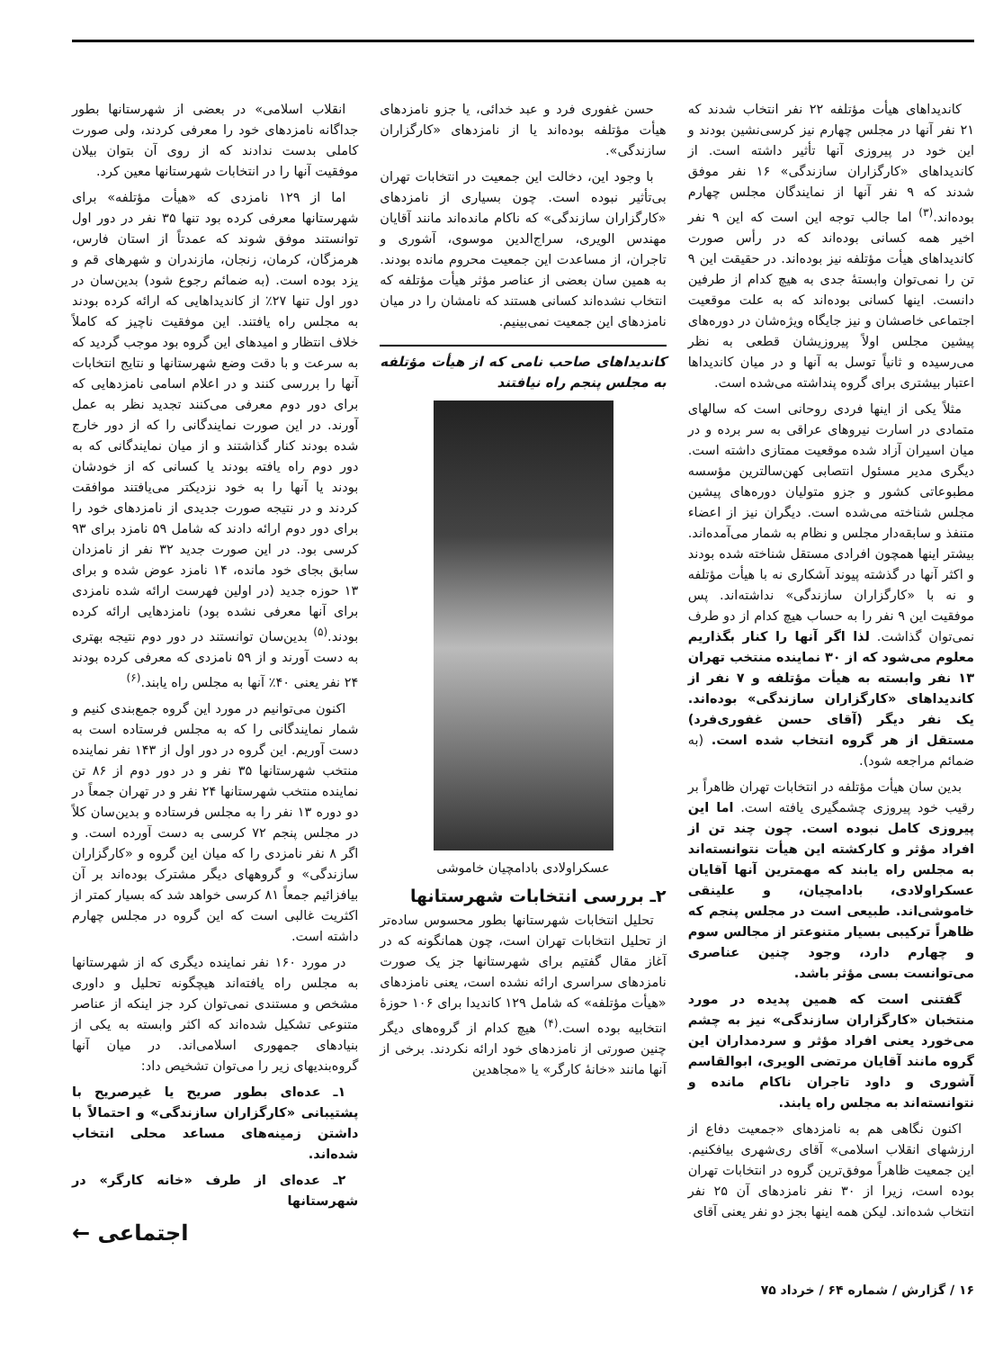کاندیداهای هیأت مؤتلفه ۲۲ نفر انتخاب شدند که ۲۱ نفر آنها در مجلس چهارم نیز کرسی‌نشین بودند و این خود در پیروزی آنها تأثیر داشته است. از کاندیداهای «کارگزاران سازندگی» ۱۶ نفر موفق شدند که ۹ نفر آنها از نمایندگان مجلس چهارم بوده‌اند.<sup>(۳)</sup> اما جالب توجه این است که این ۹ نفر اخیر همه کسانی بوده‌اند که در رأس صورت کاندیداهای هیأت مؤتلفه نیز بوده‌اند. در حقیقت این ۹ تن را نمی‌توان وابستهٔ جدی به هیچ کدام از طرفین دانست. اینها کسانی بوده‌اند که به علت موقعیت اجتماعی خاصشان و نیز جایگاه ویژه‌شان در دوره‌های پیشین مجلس اولاً پیروزیشان قطعی به نظر می‌رسیده و ثانیاً توسل به آنها و در میان کاندیداها اعتبار بیشتری برای گروه پنداشته می‌شده است.
مثلاً یکی از اینها فردی روحانی است که سالهای متمادی در اسارت نیروهای عراقی به سر برده و در میان اسیران آزاد شده موقعیت ممتازی داشته است. دیگری مدیر مسئول انتصابی کهن‌سالترین مؤسسه مطبوعاتی کشور و جزو متولیان دوره‌های پیشین مجلس شناخته می‌شده است. دیگران نیز از اعضاء متنفذ و سابقه‌دار مجلس و نظام به شمار می‌آمده‌اند. بیشتر اینها همچون افرادی مستقل شناخته شده بودند و اکثر آنها در گذشته پیوند آشکاری نه با هیأت مؤتلفه و نه با «کارگزاران سازندگی» نداشته‌اند. پس موفقیت این ۹ نفر را به حساب هیچ کدام از دو طرف نمی‌توان گذاشت. لذا اگر آنها را کنار بگذاریم معلوم می‌شود که از ۳۰ نماینده منتخب تهران ۱۳ نفر وابسته به هیأت مؤتلفه و ۷ نفر از کاندیداهای «کارگزاران سازندگی» بوده‌اند. یک نفر دیگر (آقای حسن غفوری‌فرد) مستقل از هر گروه انتخاب شده است. (به ضمائم مراجعه شود).
بدین سان هیأت مؤتلفه در انتخابات تهران ظاهراً بر رقیب خود پیروزی چشمگیری یافته است. اما این پیروزی کامل نبوده است. چون چند تن از افراد مؤثر و کارکشته این هیأت نتوانسته‌اند به مجلس راه یابند که مهمترین آنها آقایان عسکراولادی، بادامچیان، و علینقی خاموشی‌اند. طبیعی است در مجلس پنجم که ظاهراً ترکیبی بسیار متنوعتر از مجالس سوم و چهارم دارد، وجود چنین عناصری می‌توانست بسی مؤثر باشد.
گفتنی است که همین پدیده در مورد منتخبان «کارگزاران سازندگی» نیز به چشم می‌خورد یعنی افراد مؤثر و سردمداران این گروه مانند آقایان مرتضی الویری، ابوالقاسم آشوری و داود تاجران ناکام مانده و نتوانسته‌اند به مجلس راه یابند.
اکنون نگاهی هم به نامزدهای «جمعیت دفاع از ارزشهای انقلاب اسلامی» آقای ری‌شهری بیافکنیم. این جمعیت ظاهراً موفق‌ترین گروه در انتخابات تهران بوده است، زیرا از ۳۰ نفر نامزدهای آن ۲۵ نفر انتخاب شده‌اند. لیکن همه اینها بجز دو نفر یعنی آقای
حسن غفوری فرد و عبد خدائی، یا جزو نامزدهای هیأت مؤتلفه بوده‌اند یا از نامزدهای «کارگزاران سازندگی».
با وجود این، دخالت این جمعیت در انتخابات تهران بی‌تأثیر نبوده است. چون بسیاری از نامزدهای «کارگزاران سازندگی» که ناکام مانده‌اند مانند آقایان مهندس الویری، سراج‌الدین موسوی، آشوری و تاجران، از مساعدت این جمعیت محروم مانده بودند. به همین سان بعضی از عناصر مؤثر هیأت مؤتلفه که انتخاب نشده‌اند کسانی هستند که نامشان را در میان نامزدهای این جمعیت نمی‌بینیم.
کاندیداهای صاحب نامی که از هیأت مؤتلفه به مجلس پنجم راه نیافتند
عسکراولادی بادامچیان خاموشی
۲ـ بررسی انتخابات شهرستانها
تحلیل انتخابات شهرستانها بطور محسوس ساده‌تر از تحلیل انتخابات تهران است، چون همانگونه که در آغاز مقال گفتیم برای شهرستانها جز یک صورت نامزدهای سراسری ارائه نشده است، یعنی نامزدهای «هیأت مؤتلفه» که شامل ۱۲۹ کاندیدا برای ۱۰۶ حوزهٔ انتخابیه بوده است.<sup>(۴)</sup> هیچ کدام از گروه‌های دیگر چنین صورتی از نامزدهای خود ارائه نکردند. برخی از آنها مانند «خانهٔ کارگر» یا «مجاهدین
انقلاب اسلامی» در بعضی از شهرستانها بطور جداگانه نامزدهای خود را معرفی کردند، ولی صورت کاملی بدست ندادند که از روی آن بتوان بیلان موفقیت آنها را در انتخابات شهرستانها معین کرد.
اما از ۱۲۹ نامزدی که «هیأت مؤتلفه» برای شهرستانها معرفی کرده بود تنها ۳۵ نفر در دور اول توانستند موفق شوند که عمدتاً از استان فارس، هرمزگان، کرمان، زنجان، مازندران و شهرهای قم و یزد بوده است. (به ضمائم رجوع شود) بدین‌سان در دور اول تنها ۲۷٪ از کاندیداهایی که ارائه کرده بودند به مجلس راه یافتند. این موفقیت ناچیز که کاملاً خلاف انتظار و امیدهای این گروه بود موجب گردید که به سرعت و با دقت وضع شهرستانها و نتایج انتخابات آنها را بررسی کنند و در اعلام اسامی نامزدهایی که برای دور دوم معرفی می‌کنند تجدید نظر به عمل آورند. در این صورت نمایندگانی را که از دور خارج شده بودند کنار گذاشتند و از میان نمایندگانی که به دور دوم راه یافته بودند یا کسانی که از خودشان بودند یا آنها را به خود نزدیکتر می‌یافتند موافقت کردند و در نتیجه صورت جدیدی از نامزدهای خود را برای دور دوم ارائه دادند که شامل ۵۹ نامزد برای ۹۳ کرسی بود. در این صورت جدید ۳۲ نفر از نامزدان سابق بجای خود مانده، ۱۴ نامزد عوض شده و برای ۱۳ حوزه جدید (در اولین فهرست ارائه شده نامزدی برای آنها معرفی نشده بود) نامزدهایی ارائه کرده بودند.<sup>(۵)</sup> بدین‌سان توانستند در دور دوم نتیجه بهتری به دست آورند و از ۵۹ نامزدی که معرفی کرده بودند ۲۴ نفر یعنی ۴۰٪ آنها به مجلس راه یابند.<sup>(۶)</sup>
اکنون می‌توانیم در مورد این گروه جمع‌بندی کنیم و شمار نمایندگانی را که به مجلس فرستاده است به دست آوریم. این گروه در دور اول از ۱۴۳ نفر نماینده منتخب شهرستانها ۳۵ نفر و در دور دوم از ۸۶ تن نماینده منتخب شهرستانها ۲۴ نفر و در تهران جمعاً در دو دوره ۱۳ نفر را به مجلس فرستاده و بدین‌سان کلاً در مجلس پنجم ۷۲ کرسی به دست آورده است. و اگر ۸ نفر نامزدی را که میان این گروه و «کارگزاران سازندگی» و گروههای دیگر مشترک بوده‌اند بر آن بیافزائیم جمعاً ۸۱ کرسی خواهد شد که بسیار کمتر از اکثریت غالبی است که این گروه در مجلس چهارم داشته است.
در مورد ۱۶۰ نفر نماینده دیگری که از شهرستانها به مجلس راه یافته‌اند هیچگونه تحلیل و داوری مشخص و مستندی نمی‌توان کرد جز اینکه از عناصر متنوعی تشکیل شده‌اند که اکثر وابسته به یکی از بنیادهای جمهوری اسلامی‌اند. در میان آنها گروه‌بندیهای زیر را می‌توان تشخیص داد:
۱ـ عده‌ای بطور صریح یا غیرصریح با پشتیبانی «کارگزاران سازندگی» و احتمالاً با داشتن زمینه‌های مساعد محلی انتخاب شده‌اند.
۲ـ عده‌ای از طرف «خانه کارگر» در شهرستانها
اجتماعی ←
۱۶ / گزارش / شماره ۶۴ / خرداد ۷۵